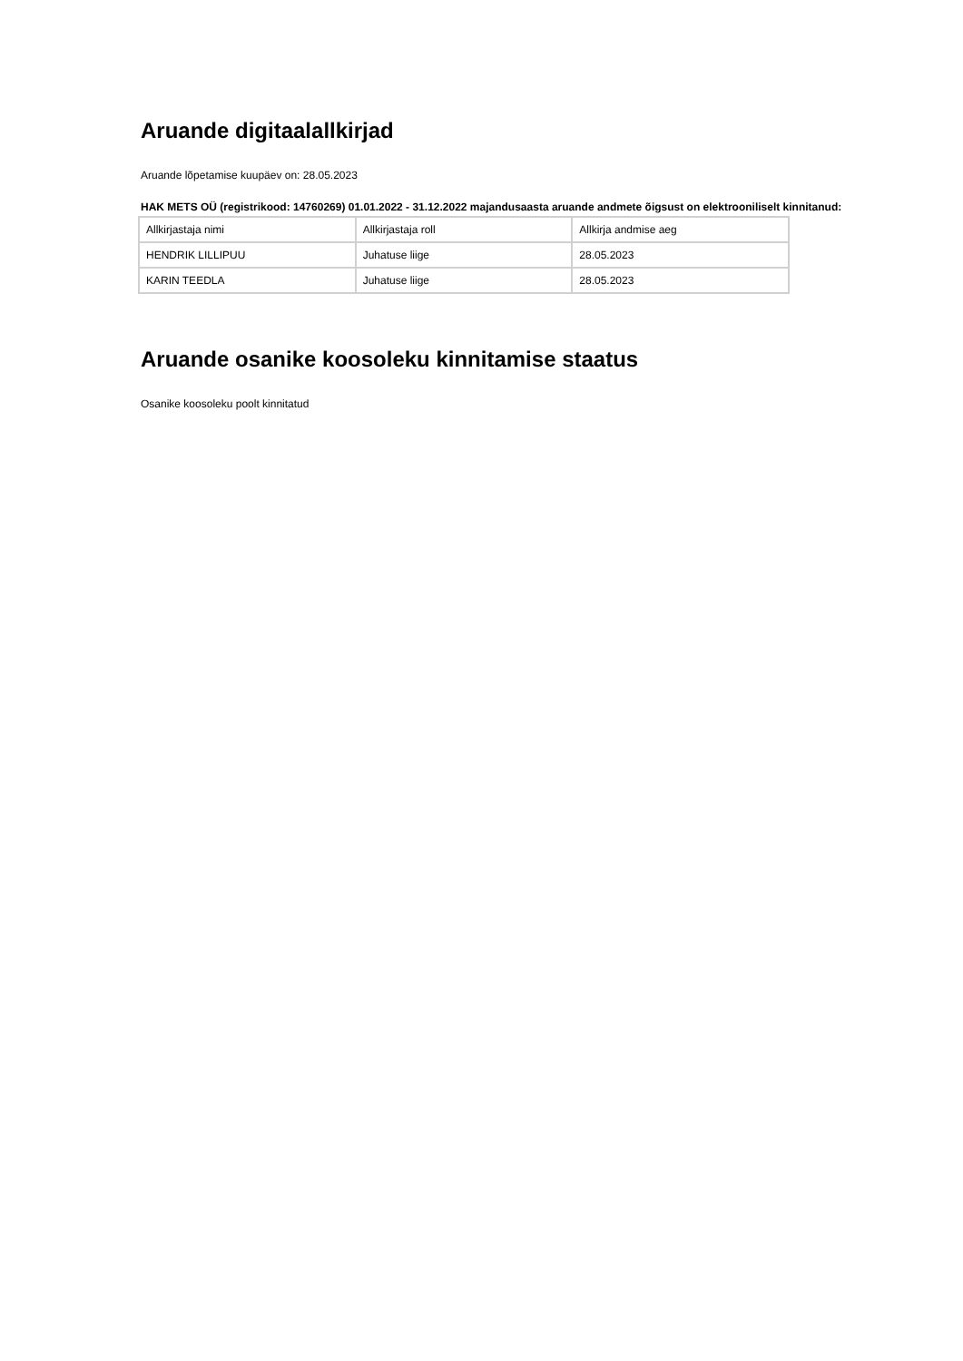Aruande digitaalallkirjad
Aruande lõpetamise kuupäev on: 28.05.2023
HAK METS OÜ (registrikood: 14760269) 01.01.2022 - 31.12.2022 majandusaasta aruande andmete õigsust on elektrooniliselt kinnitanud:
| Allkirjastaja nimi | Allkirjastaja roll | Allkirja andmise aeg |
| HENDRIK LILLIPUU | Juhatuse liige | 28.05.2023 |
| KARIN TEEDLA | Juhatuse liige | 28.05.2023 |
Aruande osanike koosoleku kinnitamise staatus
Osanike koosoleku poolt kinnitatud